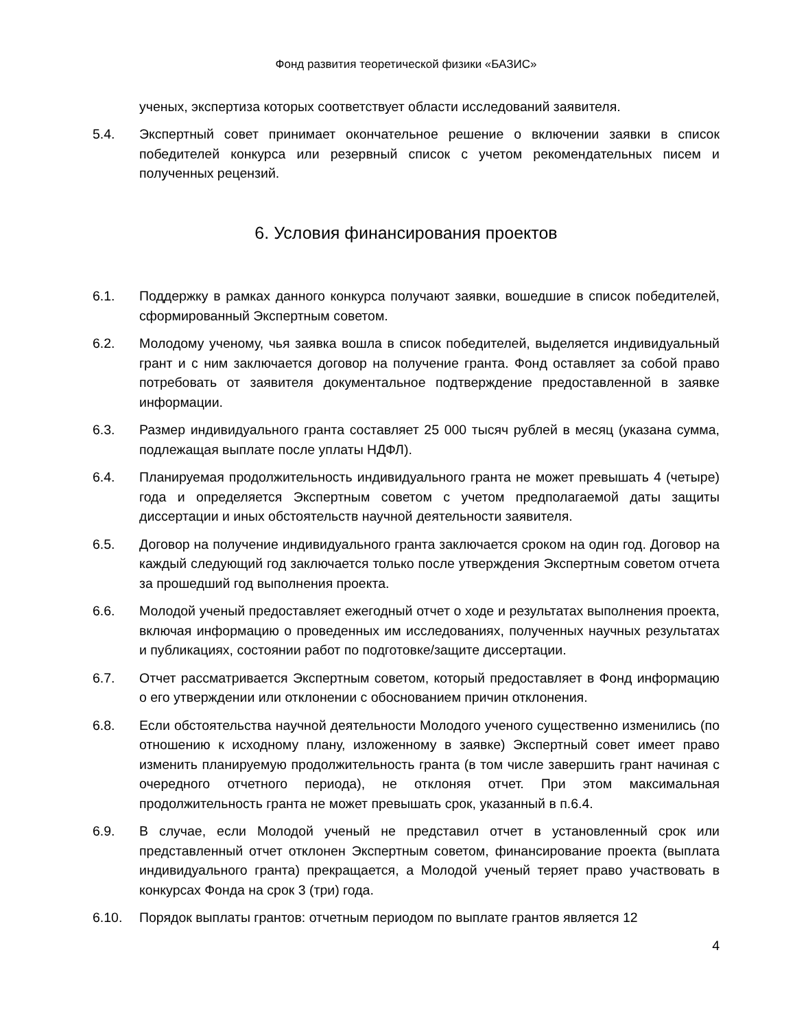Фонд развития теоретической физики «БАЗИС»
ученых, экспертиза которых соответствует области исследований заявителя.
5.4. Экспертный совет принимает окончательное решение о включении заявки в список победителей конкурса или резервный список с учетом рекомендательных писем и полученных рецензий.
6. Условия финансирования проектов
6.1. Поддержку в рамках данного конкурса получают заявки, вошедшие в список победителей, сформированный Экспертным советом.
6.2. Молодому ученому, чья заявка вошла в список победителей, выделяется индивидуальный грант и с ним заключается договор на получение гранта. Фонд оставляет за собой право потребовать от заявителя документальное подтверждение предоставленной в заявке информации.
6.3. Размер индивидуального гранта составляет 25 000 тысяч рублей в месяц (указана сумма, подлежащая выплате после уплаты НДФЛ).
6.4. Планируемая продолжительность индивидуального гранта не может превышать 4 (четыре) года и определяется Экспертным советом с учетом предполагаемой даты защиты диссертации и иных обстоятельств научной деятельности заявителя.
6.5. Договор на получение индивидуального гранта заключается сроком на один год. Договор на каждый следующий год заключается только после утверждения Экспертным советом отчета за прошедший год выполнения проекта.
6.6. Молодой ученый предоставляет ежегодный отчет о ходе и результатах выполнения проекта, включая информацию о проведенных им исследованиях, полученных научных результатах и публикациях, состоянии работ по подготовке/защите диссертации.
6.7. Отчет рассматривается Экспертным советом, который предоставляет в Фонд информацию о его утверждении или отклонении с обоснованием причин отклонения.
6.8. Если обстоятельства научной деятельности Молодого ученого существенно изменились (по отношению к исходному плану, изложенному в заявке) Экспертный совет имеет право изменить планируемую продолжительность гранта (в том числе завершить грант начиная с очередного отчетного периода), не отклоняя отчет. При этом максимальная продолжительность гранта не может превышать срок, указанный в п.6.4.
6.9. В случае, если Молодой ученый не представил отчет в установленный срок или представленный отчет отклонен Экспертным советом, финансирование проекта (выплата индивидуального гранта) прекращается, а Молодой ученый теряет право участвовать в конкурсах Фонда на срок 3 (три) года.
6.10. Порядок выплаты грантов: отчетным периодом по выплате грантов является 12
4